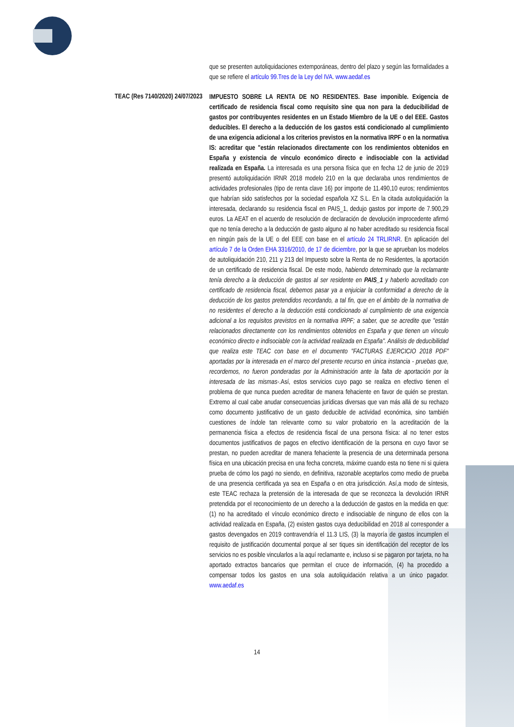que se presenten autoliquidaciones extemporáneas, dentro del plazo y según las formalidades a que se refiere el artículo 99.Tres de la Ley del IVA. www.aedaf.es
TEAC (Res 7140/2020) 24/07/2023
IMPUESTO SOBRE LA RENTA DE NO RESIDENTES. Base imponible. Exigencia de certificado de residencia fiscal como requisito sine qua non para la deducibilidad de gastos por contribuyentes residentes en un Estado Miembro de la UE o del EEE. Gastos deducibles. El derecho a la deducción de los gastos está condicionado al cumplimiento de una exigencia adicional a los criterios previstos en la normativa IRPF o en la normativa IS: acreditar que "están relacionados directamente con los rendimientos obtenidos en España y existencia de vínculo económico directo e indisociable con la actividad realizada en España. La interesada es una persona física que en fecha 12 de junio de 2019 presentó autoliquidación IRNR 2018 modelo 210 en la que declaraba unos rendimientos de actividades profesionales (tipo de renta clave 16) por importe de 11.490,10 euros; rendimientos que habrían sido satisfechos por la sociedad española XZ S.L. En la citada autoliquidación la interesada, declarando su residencia fiscal en PAIS_1, dedujo gastos por importe de 7.900,29 euros. La AEAT en el acuerdo de resolución de declaración de devolución improcedente afirmó que no tenía derecho a la deducción de gasto alguno al no haber acreditado su residencia fiscal en ningún país de la UE o del EEE con base en el artículo 24 TRLIRNR. En aplicación del artículo 7 de la Orden EHA 3316/2010, de 17 de diciembre, por la que se aprueban los modelos de autoliquidación 210, 211 y 213 del Impuesto sobre la Renta de no Residentes, la aportación de un certificado de residencia fiscal. De este modo, habiendo determinado que la reclamante tenía derecho a la deducción de gastos al ser residente en PAIS_1 y haberlo acreditado con certificado de residencia fiscal, debemos pasar ya a enjuiciar la conformidad a derecho de la deducción de los gastos pretendidos recordando, a tal fin, que en el ámbito de la normativa de no residentes el derecho a la deducción está condicionado al cumplimiento de una exigencia adicional a los requisitos previstos en la normativa IRPF; a saber, que se acredite que "están relacionados directamente con los rendimientos obtenidos en España y que tienen un vínculo económico directo e indisociable con la actividad realizada en España". Análisis de deducibilidad que realiza este TEAC con base en el documento "FACTURAS EJERCICIO 2018 PDF" aportadas por la interesada en el marco del presente recurso en única instancia - pruebas que, recordemos, no fueron ponderadas por la Administración ante la falta de aportación por la interesada de las mismas-.Así, estos servicios cuyo pago se realiza en efectivo tienen el problema de que nunca pueden acreditar de manera fehaciente en favor de quién se prestan. Extremo al cual cabe anudar consecuencias jurídicas diversas que van más allá de su rechazo como documento justificativo de un gasto deducible de actividad económica, sino también cuestiones de índole tan relevante como su valor probatorio en la acreditación de la permanencia física a efectos de residencia fiscal de una persona física: al no tener estos documentos justificativos de pagos en efectivo identificación de la persona en cuyo favor se prestan, no pueden acreditar de manera fehaciente la presencia de una determinada persona física en una ubicación precisa en una fecha concreta, máxime cuando esta no tiene ni si quiera prueba de cómo los pagó no siendo, en definitiva, razonable aceptarlos como medio de prueba de una presencia certificada ya sea en España o en otra jurisdicción. Así,a modo de síntesis, este TEAC rechaza la pretensión de la interesada de que se reconozca la devolución IRNR pretendida por el reconocimiento de un derecho a la deducción de gastos en la medida en que: (1) no ha acreditado el vínculo económico directo e indisociable de ninguno de ellos con la actividad realizada en España, (2) existen gastos cuya deducibilidad en 2018 al corresponder a gastos devengados en 2019 contravendría el 11.3 LIS, (3) la mayoría de gastos incumplen el requisito de justificación documental porque al ser tiques sin identificación del receptor de los servicios no es posible vincularlos a la aquí reclamante e, incluso si se pagaron por tarjeta, no ha aportado extractos bancarios que permitan el cruce de información, (4) ha procedido a compensar todos los gastos en una sola autoliquidación relativa a un único pagador. www.aedaf.es
14